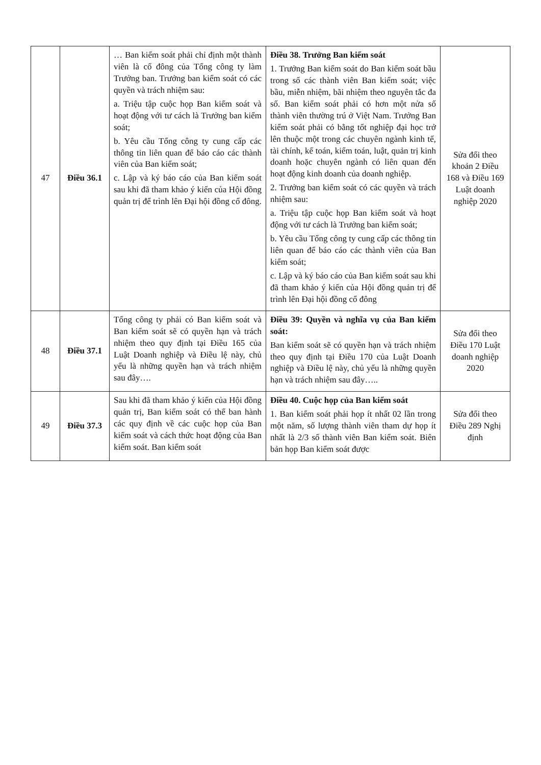| 47 | Điều 36.1 | … Ban kiểm soát phải chỉ định một thành viên là cổ đông của Tổng công ty làm Trưởng ban. Trưởng ban kiểm soát có các quyền và trách nhiệm sau: a. Triệu tập cuộc họp Ban kiểm soát và hoạt động với tư cách là Trưởng ban kiểm soát; b. Yêu cầu Tổng công ty cung cấp các thông tin liên quan để báo cáo các thành viên của Ban kiểm soát; c. Lập và ký báo cáo của Ban kiểm soát sau khi đã tham khảo ý kiến của Hội đồng quản trị để trình lên Đại hội đồng cổ đông. | Điều 38. Trưởng Ban kiểm soát 1. Trưởng Ban kiểm soát do Ban kiểm soát bầu trong số các thành viên Ban kiểm soát; việc bầu, miễn nhiệm, bãi nhiệm theo nguyên tắc đa số. Ban kiểm soát phải có hơn một nửa số thành viên thường trú ở Việt Nam. Trưởng Ban kiểm soát phải có bằng tốt nghiệp đại học trở lên thuộc một trong các chuyên ngành kinh tế, tài chính, kế toán, kiểm toán, luật, quản trị kinh doanh hoặc chuyên ngành có liên quan đến hoạt động kinh doanh của doanh nghiệp. 2. Trưởng ban kiểm soát có các quyền và trách nhiệm sau: a. Triệu tập cuộc họp Ban kiểm soát và hoạt động với tư cách là Trưởng ban kiểm soát; b. Yêu cầu Tổng công ty cung cấp các thông tin liên quan để báo cáo các thành viên của Ban kiểm soát; c. Lập và ký báo cáo của Ban kiểm soát sau khi đã tham khảo ý kiến của Hội đồng quản trị để trình lên Đại hội đồng cổ đông | Sửa đổi theo khoản 2 Điều 168 và Điều 169 Luật doanh nghiệp 2020 |
| 48 | Điều 37.1 | Tổng công ty phải có Ban kiểm soát và Ban kiểm soát sẽ có quyền hạn và trách nhiệm theo quy định tại Điều 165 của Luật Doanh nghiệp và Điều lệ này, chủ yếu là những quyền hạn và trách nhiệm sau đây…. | Điều 39: Quyền và nghĩa vụ của Ban kiểm soát: Ban kiểm soát sẽ có quyền hạn và trách nhiệm theo quy định tại Điều 170 của Luật Doanh nghiệp và Điều lệ này, chủ yếu là những quyền hạn và trách nhiệm sau đây….. | Sửa đổi theo Điều 170 Luật doanh nghiệp 2020 |
| 49 | Điều 37.3 | Sau khi đã tham khảo ý kiến của Hội đồng quản trị, Ban kiểm soát có thể ban hành các quy định về các cuộc họp của Ban kiểm soát và cách thức hoạt động của Ban kiểm soát. Ban kiểm soát | Điều 40. Cuộc họp của Ban kiểm soát 1. Ban kiểm soát phải họp ít nhất 02 lần trong một năm, số lượng thành viên tham dự họp ít nhất là 2/3 số thành viên Ban kiểm soát. Biên bản họp Ban kiểm soát được | Sửa đổi theo Điều 289 Nghị định |